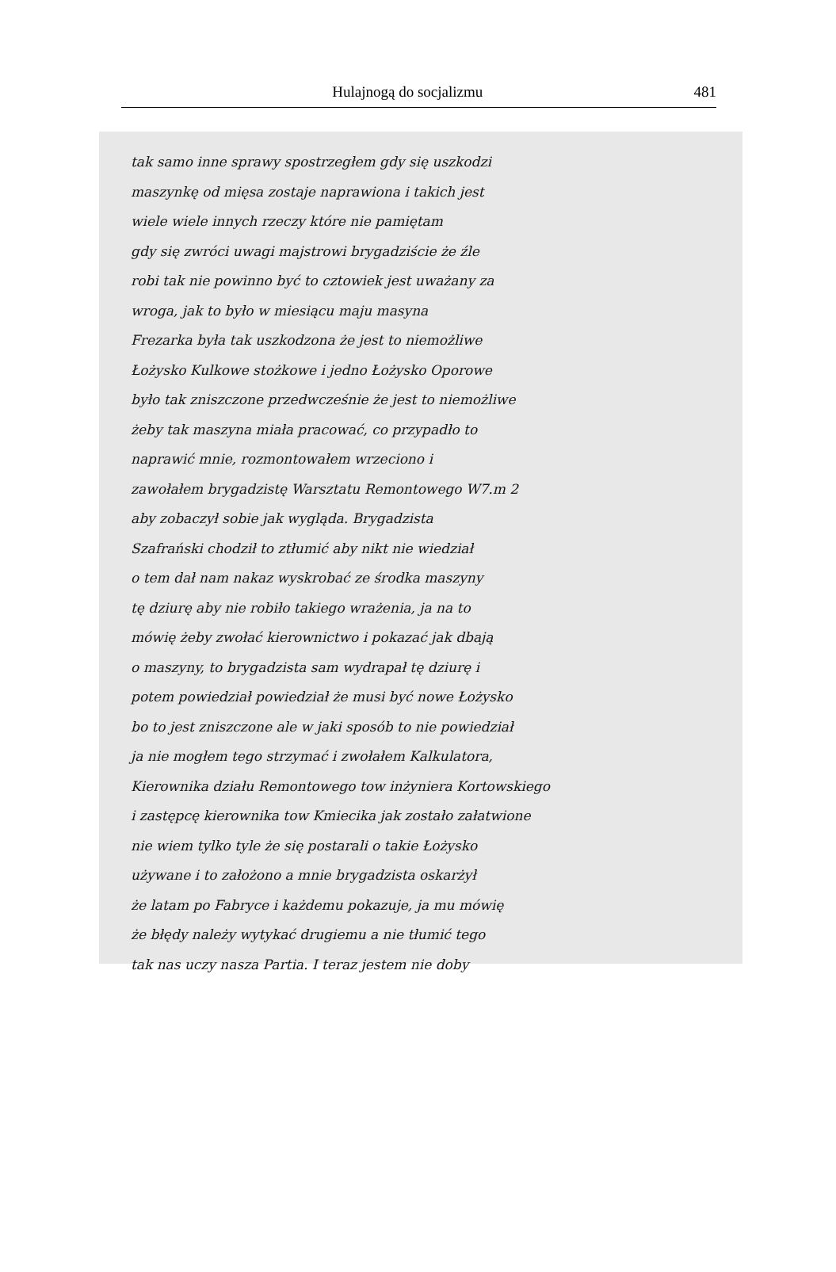Hulajnogą do socjalizmu 481
tak samo inne sprawy spostrzegłem gdy się uszkodzi
maszynkę od mięsa zostaje naprawiona i takich jest
wiele wiele innych rzeczy które nie pamiętam
gdy się zwróci uwagi majstrowi brygadziście że źle
robi tak nie powinno być to cztowiek jest uważany za
wroga, jak to było w miesiącu maju masyna
Frezarka była tak uszkodzona że jest to niemożliwe
Łożysko Kulkowe stożkowe i jedno Łożysko Oporowe
było tak zniszczone przedwcześnie że jest to niemożliwe
żeby tak maszyna miała pracować, co przypadło to
naprawić mnie, rozmontowałem wrzeciono i
zawołałem brygadzistę Warsztatu Remontowego W7.m 2
aby zobaczył sobie jak wygląda. Brygadzista
Szafrański chodził to ztłumić aby nikt nie wiedział
o tem dał nam nakaz wyskrobać ze środka maszyny
tę dziurę aby nie robiło takiego wrażenia, ja na to
mówię żeby zwołać kierownictwo i pokazać jak dbają
o maszyny, to brygadzista sam wydrapał tę dziurę i
potem powiedział powiedział że musi być nowe Łożysko
bo to jest zniszczone ale w jaki sposób to nie powiedział
ja nie mogłem tego strzymać i zwołałem Kalkulatora,
Kierownika działu Remontowego tow inżyniera Kortowskiego
i zastępcę kierownika tow Kmiecika jak zostało załatwione
nie wiem tylko tyle że się postarali o takie Łożysko
używane i to założono a mnie brygadzista oskarżył
że latam po Fabryce i każdemu pokazuje, ja mu mówię
że błędy należy wytykać drugiemu a nie tłumić tego
tak nas uczy nasza Partia. I teraz jestem nie doby